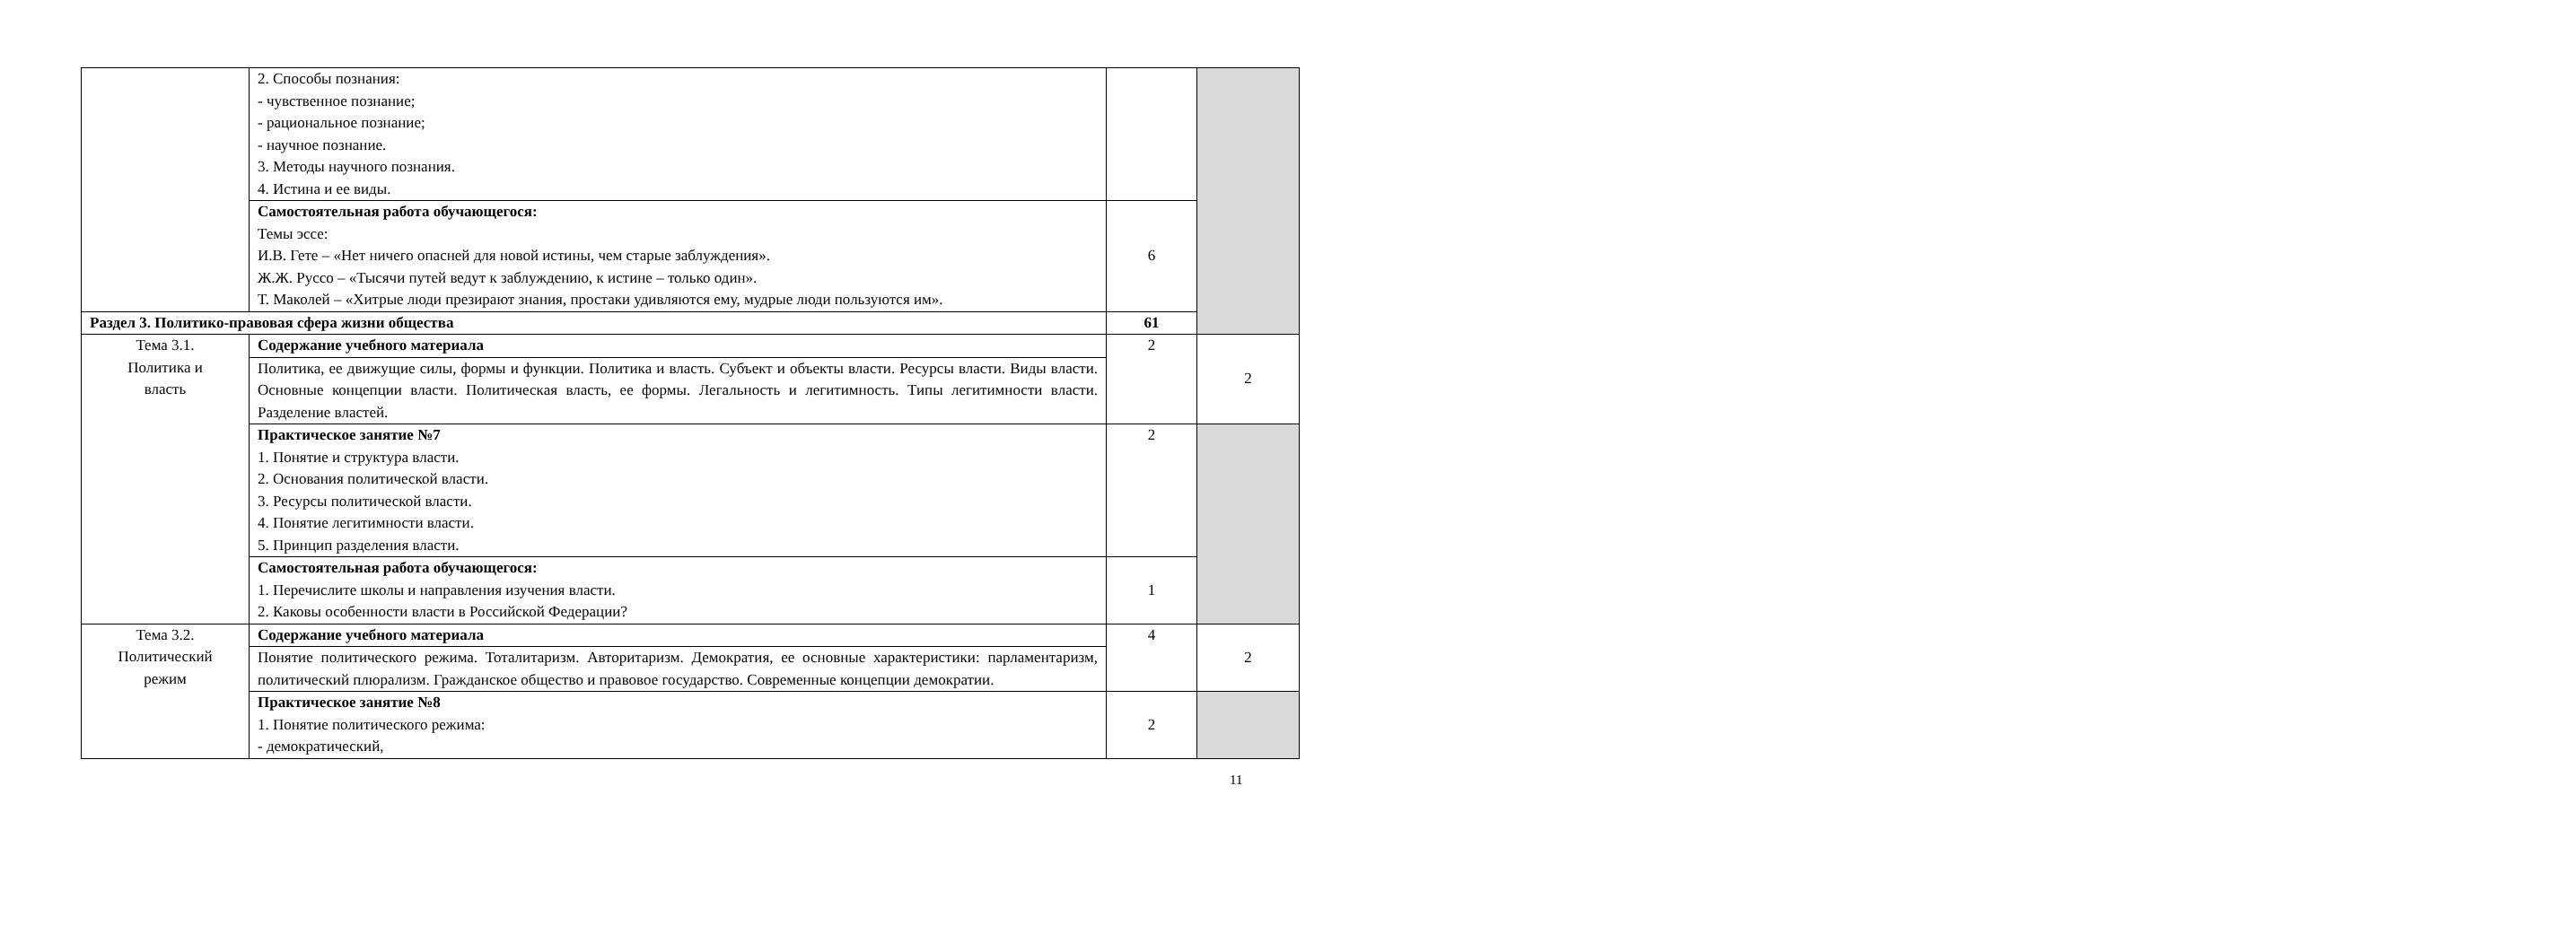| | 2. Способы познания: - чувственное познание; - рациональное познание; - научное познание. 3. Методы научного познания. 4. Истина и ее виды. | | |
| | Самостоятельная работа обучающегося: Темы эссе: И.В. Гете – «Нет ничего опасней для новой истины, чем старые заблуждения». Ж.Ж. Руссо – «Тысячи путей ведут к заблуждению, к истине – только один». Т. Маколей – «Хитрые люди презирают знания, простаки удивляются ему, мудрые люди пользуются им». | 6 | |
| Раздел 3. Политико-правовая сфера жизни общества | | 61 | |
| Тема 3.1. Политика и власть | Содержание учебного материала | 2 | 2 |
| | Политика, ее движущие силы, формы и функции. Политика и власть. Субъект и объекты власти. Ресурсы власти. Виды власти. Основные концепции власти. Политическая власть, ее формы. Легальность и легитимность. Типы легитимности власти. Разделение властей. | | |
| | Практическое занятие №7 1. Понятие и структура власти. 2. Основания политической власти. 3. Ресурсы политической власти. 4. Понятие легитимности власти. 5. Принцип разделения власти. | 2 | |
| | Самостоятельная работа обучающегося: 1. Перечислите школы и направления изучения власти. 2. Каковы особенности власти в Российской Федерации? | 1 | |
| Тема 3.2. Политический режим | Содержание учебного материала | 4 | 2 |
| | Понятие политического режима. Тоталитаризм. Авторитаризм. Демократия, ее основные характеристики: парламентаризм, политический плюрализм. Гражданское общество и правовое государство. Современные концепции демократии. | | |
| | Практическое занятие №8 1. Понятие политического режима: - демократический, | 2 | |
11